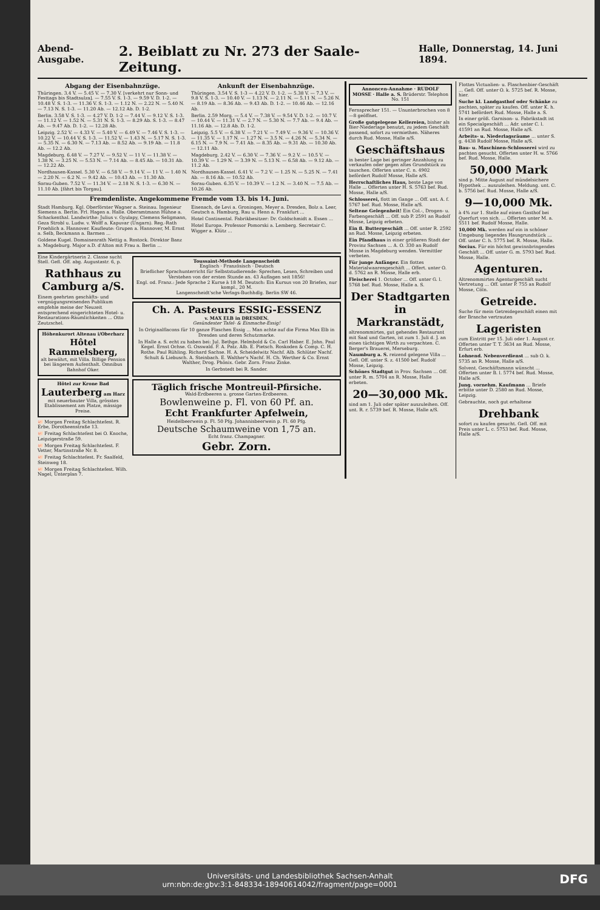Abend-Ausgabe. 2. Beiblatt zu Nr. 273 der Saale-Zeitung. Halle, Donnerstag, 14. Juni 1894.
Abgang der Eisenbahnzüge.
Thüringen. 3.4 V. — 5.45 V. — 7.30 V. [verkehrt nur Sonn- und Festtags bis Stadtsulza]. — 7.55 V. S. 1-3. — 9.59 V. D. 1-2. — 10.48 V. S. 1-3. — 11.36 V. S. 1-3. — 1.12 N. — 2.22 N. — 5.40 N. — 7.13 N. S. 1-3. — 11.20 Ab. — 12.12 Ab. D. 1-2.
Berlin. 3.58 V. S. 1-3. — 4.27 V. D. 1-2 — 7.44 V. — 9.12 V. S. 1-3. — 11.12 V. — 1.52 N. — 5.31 N. S. 1-3. — 8.29 Ab. S. 1-3. — 8.47 Ab. — 9.47 Ab. D. 1-2. — 12.28 Ab.
Leipzig. 2.52 V. — 4.33 V. — 5.40 V. — 6.49 V. — 7.46 V. S. 1-3. — 10.22 V. — 10.44 V. S. 1-3. — 11.52 V. — 1.43 N. — 5.17 N. S. 1-3. — 5.35 N. — 6.30 N. — 7.13 Ab. — 8.52 Ab. — 9.19 Ab. — 11.8 Ab. — 12.2 Ab.
Magdeburg. 6.48 V. — 7.27 V. — 9.52 V. — 11 V. — 11.38 V. — 1.38 N. — 3.25 N. — 5.53 N. — 7.14 Ab. — 8.45 Ab. — 10.31 Ab. — 12.22 Ab.
Nordhausen-Kassel. 5.30 V. — 6.58 V. — 9.14 V. — 11 V. — 1.40 N. — 2.20 N. — 6.2 N. — 9.42 Ab. — 10.43 Ab. — 11.30 Ab.
Sorau-Guben. 7.52 V. — 11.34 V. — 2.18 N. S. 1-3. — 6.30 N. — 11.10 Ab. [fährt bis Torgau].
Ankunft der Eisenbahnzüge.
Thüringen. 3.54 V. S. 1-3 — 4.22 V. D. 1-2. — 5.38 V. — 7.3 V. — 9.8 V. S. 1-3. — 10.40 V. — 1.13 N. — 2.11 N. — 5.11 N. — 5.26 N. — 8.19 Ab. — 8.36 Ab. — 9.43 Ab. D. 1-2. — 10.46 Ab. — 12.16 Ab.
Berlin. 2.59 Morg. — 5.4 V. — 7.38 V. — 9.54 V. D. 1-2. — 10.7 V. — 10.44 V. — 11.31 V. — 2.7 N. — 5.30 N. — 7.7 Ab. — 9.4 Ab. — 11.16 Ab. — 12.8 Ab. D. 1-2.
Leipzig. 5.5 V. — 6.38 V. — 7.21 V. — 7.49 V. — 9.36 V. — 10.36 V. — 11.35 V. — 1.17 N. — 1.27 N. — 3.5 N. — 4.26 N. — 5.34 N. — 6.15 N. — 7.9 N. — 7.41 Ab. — 8.35 Ab. — 9.31 Ab. — 10.30 Ab. — 12.11 Ab.
Magdeburg. 2.42 V. — 6.30 V. — 7.36 V. — 9.2 V. — 10.5 V. — 10.39 V. — 1.29 N. — 3.39 N. — 5.13 N. — 6.58 Ab. — 9.12 Ab. — 11.2 Ab.
Nordhausen-Kassel. 6.41 V. — 7.2 V. — 1.25 N. — 5.25 N. — 7.41 Ab. — 8.16 Ab. — 10.52 Ab.
Sorau-Guben. 6.35 V. — 10.39 V. — 1.2 N. — 3.40 N. — 7.5 Ab. — 10.26 Ab.
Fremdenliste. Angekommene Fremde vom 13. bis 14. Juni.
Stadt Hamburg. Kgl. Oberförster Wagner a. Steinau. Ingenieur Siemens a. Berlin. Frl. Hagen a. Halle. Oberamtmann Hühne a. Schackenthal. Landwirthe: Julius v. Gyulapy, Clemens Seligmann, Geza Strobl u. Ludw. v. Wolff a. Kapuvar (Ungarn). Reg.-Rath Froehlich a. Hannover. Kaufleute: Grupen a. Hannover, M. Ernst a. Selb, Beckmann a. Barmen ...
Goldene Kugel. Domainenrath Nettig a. Rostock. Direktor Banz a. Magdeburg. Major a.D. d'Alton mit Frau a. Berlin ...
Eisenach, de Levi a. Groningen, Meyer a. Dresden, Bolz a. Leer, Geutsch a. Hamburg, Rau u. Henn a. Frankfurt ...
Hotel Continental. Fabrikbesitzer: Dr. Goldschmidt a. Essen ...
Hotel Europa. Professor Pomorski a. Lemberg. Secretair C. Wigger a. Klütz ...
Eine Kindergärtnerin 2. Classe sucht Stell. Gefl. Off. abg. Augustastr. 6, p.
Rathhaus zu Camburg a/S.
Einem geehrten geschäfts- und vergnügungsreisenden Publikum empfehle meine der Neuzeit entsprechend eingerichteten Hotel- u. Restaurations-Räumlichkeiten ... Otto Zeutzschel.
Höhenkurort Altenau i/Oberharz
Hôtel Rammelsberg,
alt bewährt, mit Villa. Billige Pension bei längerem Aufenthalt. Omnibus Bahnhof Oker.
Hôtel zur Krone Bad
Lauterberg am Harz
mit neuerbauter Villa, grösstes Etablissement am Platze, mässige Preise.
🐖 Morgen Freitag Schlachtefest. R. Erbe, Dorotheenstraße 13.
🐖 Freitag Schlachtefest bei O. Knoche, Leipzigerstraße 59.
🐖 Morgen Freitag Schlachtefest. F. Vetter, Martinstraße Nr. 8.
🐖 Freitag Schlachtefest. Fr. Saalfeld, Steinweg 18.
🐖 Morgen Freitag Schlachtefest. Wilh. Nagel, Unterplan 7.
Toussaint-Methode Langenscheidt
Englisch · Französisch · Deutsch
Brieflicher Sprachunterricht für Selbststudierende: Sprechen, Lesen, Schreiben und Verstehen von der ersten Stunde an. 43 Auflagen seit 1856!
Engl. od. Franz.: Jede Sprache 2 Kurse à 18 M. Deutsch: Ein Kursus von 20 Briefen, nur kompl., 20 M.
Langenscheidt'sche Verlags-Buchhdlg. Berlin SW 46.
Ch. A. Pasteurs ESSIG-ESSENZ
v. MAX ELB in DRESDEN.
Gesündester Tafel- & Einmache-Essig!
In Originalflacons für 10 ganze Flaschen Essig ... Man achte auf die Firma Max Elb in Dresden und deren Schutzmarke.
In Halle a. S. echt zu haben bei: Jul. Bethge. Helmbold & Co. Carl Haber. E. John. Paul Kegel. Ernst Ochse. G. Osswald. F. A. Patz. Alb. E. Pietsch. Roskoden & Comp. C. H. Rothe. Paul Rühling. Richard Sachse. H. A. Scheidelwitz Nachf. Alb. Schlüter Nachf. Schult & Liebusch. A. Steinbach. E. Walther's Nachf. H. Ch. Werther & Co. Ernst Walther, Drog. Phönix. Gebr. Zorn. Franz Zinke.
In Gerbstedt bei R. Sander.
Täglich frische Montreuil-Pfirsiche.
Wald-Erdbeeren u. grosse Garten-Erdbeeren.
Bowlenweine p. Fl. von 60 Pf. an.
Echt Frankfurter Apfelwein,
Heidelbeerwein p. Fl. 50 Pfg. Johannisbeerwein p. Fl. 60 Pfg.
Deutsche Schaumweine von 1,75 an.
Echt franz. Champagner.
Gebr. Zorn.
Annoncen-Annahme · RUDOLF MOSSE · Halle a. S. Brüderstr. Telephon No. 151
Fernsprecher 151. — Ununterbrochen von 8—8 geöffnet.
Große gutgelegene Kellereien, bisher als Bier-Niederlage benutzt, zu jedem Geschäft passend, sofort zu vermiethen. Näheres durch Rud. Mosse, Halle a/S.
Geschäftshaus
in bester Lage bei geringer Anzahlung zu verkaufen oder gegen altes Grundstück zu tauschen. Offerten unter C. n. 4902 befördert Rudolf Mosse, Halle a/S.
Herrschaftliches Haus, beste Lage von Halle ... Offerten unter H. S. 5763 bef. Rud. Mosse, Halle a/S.
Schlosserei, flott im Gange ... Off. unt. A. f. 5767 bef. Rud. Mosse, Halle a/S.
Seltene Gelegenheit! Ein Col.-, Drogen- u. Farbengeschäft ... Off. sub P. 2591 an Rudolf Mosse, Leipzig erbeten.
Ein fl. Buttergeschäft ... Off. unter R. 2592 an Rud. Mosse, Leipzig erbeten.
Ein Pfandhaus in einer größeren Stadt der Provinz Sachsen ... A. O. 330 an Rudolf Mosse in Magdeburg wenden. Vermittler verbeten.
Für junge Anfänger. Ein flottes Materialwaarengeschäft ... Offert. unter O. d. 5762 an R. Mosse, Halle erb.
Fleischerei 1. October ... Off. unter G. l. 5768 bef. Rud. Mosse, Halle a. S.
Der Stadtgarten in Markranstädt,
altrenommirtes, gut gehendes Restaurant mit Saal und Garten, ist zum 1. Juli d. J. an einen tüchtigen Wirth zu verpachten. C. Berger's Brauerei, Merseburg.
Naumburg a. S. reizend gelegene Villa ... Gefl. Off. unter S. z. 41500 bef. Rudolf Mosse, Leipzig.
Schönes Stadtgut in Prov. Sachsen ... Off. unter R. m. 5704 an R. Mosse, Halle erbeten.
20—30,000 Mk.
sind am 1. Juli oder später auszuleihen. Off. unt. R. r. 5739 bef. R. Mosse, Halle a/S.
Flottes Victualien- u. Flaschenbier-Geschäft ... Gefl. Off. unter O. k. 5725 bef. R. Mosse, hier.
Suche kl. Landgasthof oder Schänke zu pachten, später zu kaufen. Off. unter K. h. 5741 befördert Rud. Mosse, Halle a. S.
In einer größ. Garnison- u. Fabrikstadt ist ein Specialgeschäft ... Adr. unter C. l. 41591 an Rud. Mosse, Halle a/S.
Arbeits- u. Niederlagsräume ... unter S. g. 4438 Rudolf Mosse, Halle a/S.
Bau- u. Maschinen-Schlosserei wird zu pachten gesucht. Offerten unter H. w. 5766 bef. Rud. Mosse, Halle.
50,000 Mark
sind p. Mitte August auf mündelsichere Hypothek ... auszuleihen. Meldung. unt. C. b. 5756 bef. Rud. Mosse, Halle a/S.
9—10,000 Mk.
à 4% zur 1. Stelle auf einen Gasthof bei Querfurt von sich. ... Offerten unter M. a. 5511 bef. Rudolf Mosse, Halle.
10,000 Mk. werden auf ein in schöner Umgebung liegendes Hausgrundstück ... Off. unter C. h. 5775 bef. R. Mosse, Halle.
Socius. Für ein höchst gewinnbringendes Geschäft ... Off. unter G. m. 5793 bef. Rud. Mosse, Halle.
Agenturen.
Altrenommirtes Agenturgeschäft sucht Vertretung ... Off. unter P. 755 an Rudolf Mosse, Cöln.
Getreide.
Suche für mein Getreidegeschäft einen mit der Branche vertrauten
Lageristen
zum Eintritt per 15. Juli oder 1. August cr. Offerten unter T. T. 3634 an Rud. Mosse, Erfurt erb.
Lohnend. Nebenverdienst ... sub O. k. 5735 an R. Mosse, Halle a/S.
Solvent. Geschäftsmann wünscht ... Offerten unter B. l. 5774 bef. Rud. Mosse, Halle a/S.
Jung. vornehm. Kaufmann ... Briefe erbitte unter D. 2580 an Rud. Mosse, Leipzig.
Gebrauchte, noch gut erhaltene
Drehbank
sofort zu kaufen gesucht. Gefl. Off. mit Preis unter L. c. 5753 bef. Rud. Mosse, Halle a/S.
Universitäts- und Landesbibliothek Sachsen-Anhalt
urn:nbn:de:gbv:3:1-848334-18940614042/fragment/page=0001 DFG